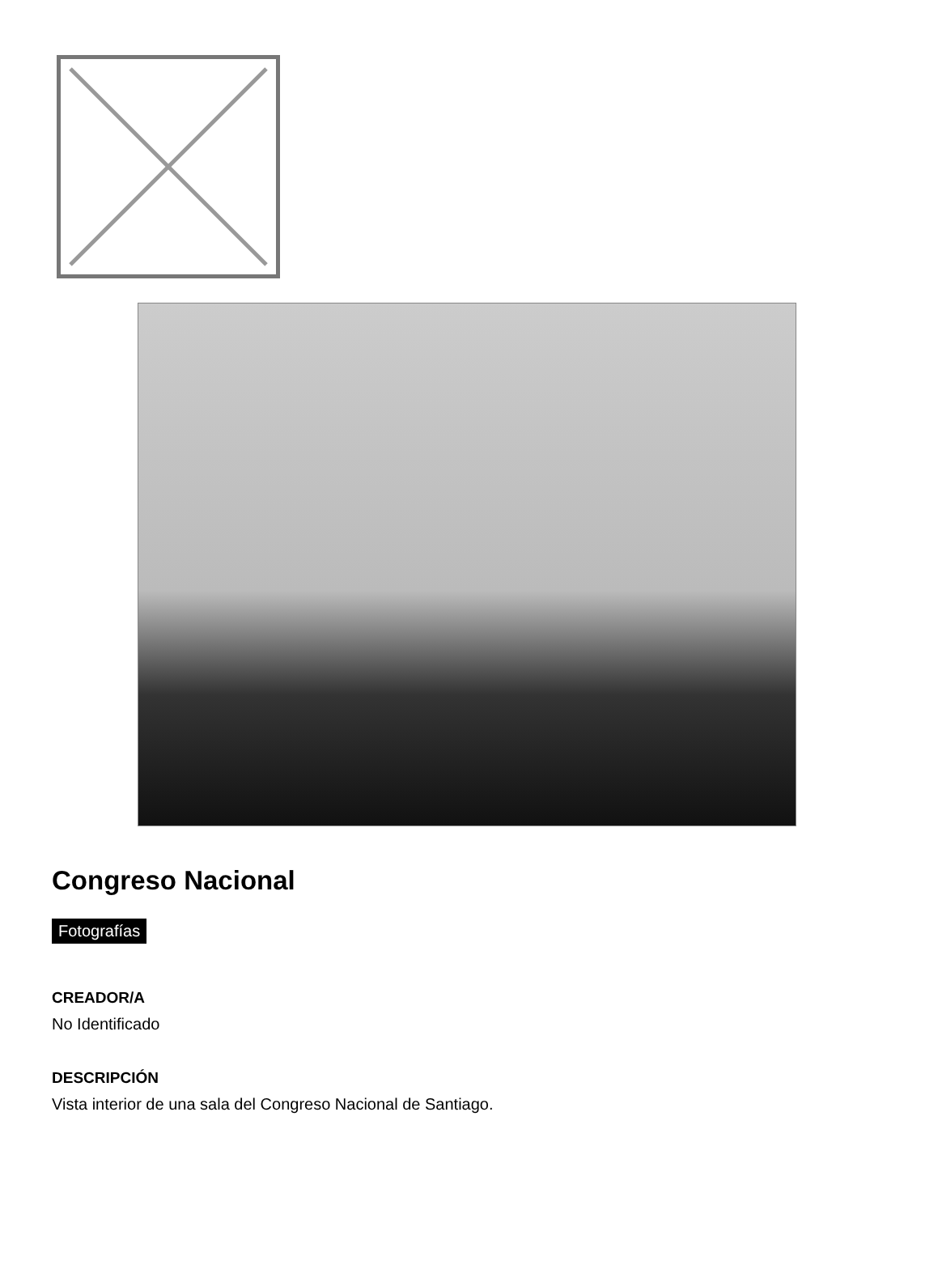Congreso Nacional
Fotografías
CREADOR/A
No Identificado
DESCRIPCIÓN
Vista interior de una sala del Congreso Nacional de Santiago.